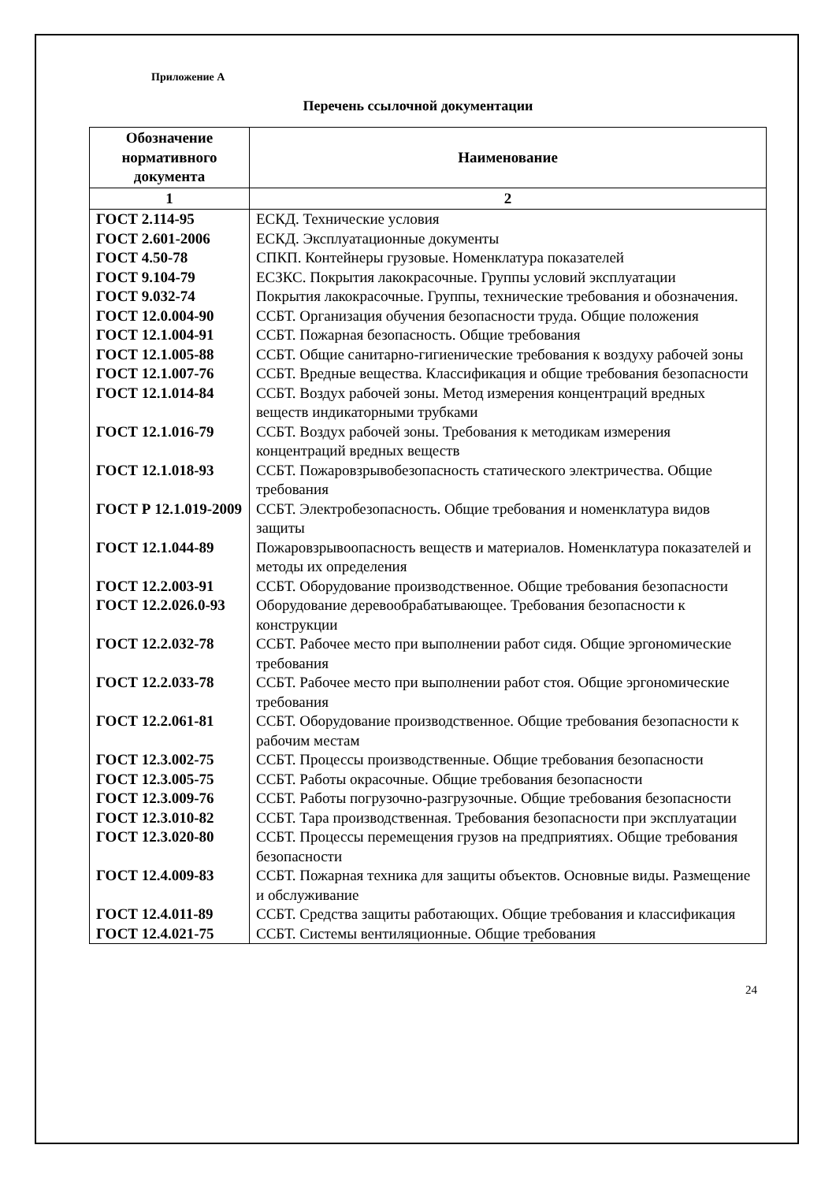Приложение А
Перечень ссылочной документации
| Обозначение нормативного документа | Наименование |
| --- | --- |
| 1 | 2 |
| ГОСТ 2.114-95 | ЕСКД. Технические условия |
| ГОСТ 2.601-2006 | ЕСКД. Эксплуатационные документы |
| ГОСТ 4.50-78 | СПКП. Контейнеры грузовые. Номенклатура показателей |
| ГОСТ 9.104-79 | ЕСЗКС. Покрытия лакокрасочные. Группы условий эксплуатации |
| ГОСТ 9.032-74 | Покрытия лакокрасочные. Группы, технические требования и обозначения. |
| ГОСТ 12.0.004-90 | ССБТ. Организация обучения безопасности труда. Общие положения |
| ГОСТ 12.1.004-91 | ССБТ. Пожарная безопасность. Общие требования |
| ГОСТ 12.1.005-88 | ССБТ. Общие санитарно-гигиенические требования к воздуху рабочей зоны |
| ГОСТ 12.1.007-76 | ССБТ. Вредные вещества. Классификация и общие требования безопасности |
| ГОСТ 12.1.014-84 | ССБТ. Воздух рабочей зоны. Метод измерения концентраций вредных веществ индикаторными трубками |
| ГОСТ 12.1.016-79 | ССБТ. Воздух рабочей зоны. Требования к методикам измерения концентраций вредных веществ |
| ГОСТ 12.1.018-93 | ССБТ. Пожаровзрывобезопасность статического электричества. Общие требования |
| ГОСТ Р 12.1.019-2009 | ССБТ. Электробезопасность. Общие требования и номенклатура видов защиты |
| ГОСТ 12.1.044-89 | Пожаровзрывоопасность веществ и материалов. Номенклатура показателей и методы их определения |
| ГОСТ 12.2.003-91 | ССБТ. Оборудование производственное. Общие требования безопасности |
| ГОСТ 12.2.026.0-93 | Оборудование деревообрабатывающее. Требования безопасности к конструкции |
| ГОСТ 12.2.032-78 | ССБТ. Рабочее место при выполнении работ сидя. Общие эргономические требования |
| ГОСТ 12.2.033-78 | ССБТ. Рабочее место при выполнении работ стоя. Общие эргономические требования |
| ГОСТ 12.2.061-81 | ССБТ. Оборудование производственное. Общие требования безопасности к рабочим местам |
| ГОСТ 12.3.002-75 | ССБТ. Процессы производственные. Общие требования безопасности |
| ГОСТ 12.3.005-75 | ССБТ. Работы окрасочные. Общие требования безопасности |
| ГОСТ 12.3.009-76 | ССБТ. Работы погрузочно-разгрузочные. Общие требования безопасности |
| ГОСТ 12.3.010-82 | ССБТ. Тара производственная. Требования безопасности при эксплуатации |
| ГОСТ 12.3.020-80 | ССБТ. Процессы перемещения грузов на предприятиях. Общие требования безопасности |
| ГОСТ 12.4.009-83 | ССБТ. Пожарная техника для защиты объектов. Основные виды. Размещение и обслуживание |
| ГОСТ 12.4.011-89 | ССБТ. Средства защиты работающих. Общие требования и классификация |
| ГОСТ 12.4.021-75 | ССБТ. Системы вентиляционные. Общие требования |
24